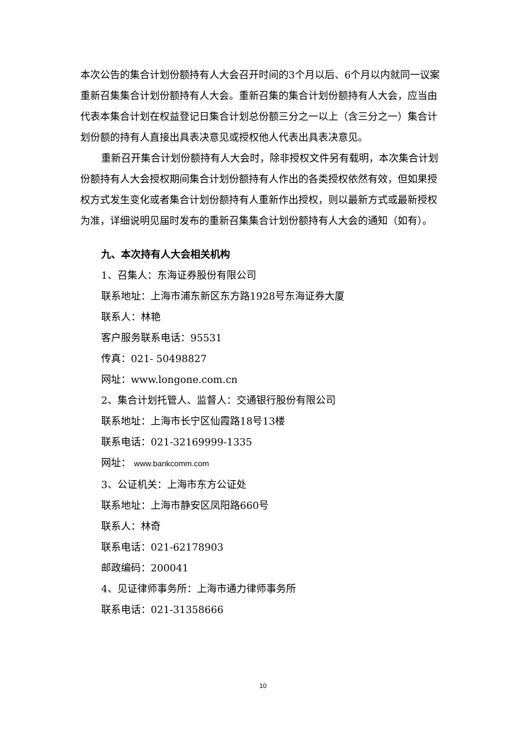本次公告的集合计划份额持有人大会召开时间的3个月以后、6个月以内就同一议案重新召集集合计划份额持有人大会。重新召集的集合计划份额持有人大会，应当由代表本集合计划在权益登记日集合计划总份额三分之一以上（含三分之一）集合计划份额的持有人直接出具表决意见或授权他人代表出具表决意见。
重新召开集合计划份额持有人大会时，除非授权文件另有载明，本次集合计划份额持有人大会授权期间集合计划份额持有人作出的各类授权依然有效，但如果授权方式发生变化或者集合计划份额持有人重新作出授权，则以最新方式或最新授权为准，详细说明见届时发布的重新召集集合计划份额持有人大会的通知（如有）。
九、本次持有人大会相关机构
1、召集人：东海证券股份有限公司
联系地址：上海市浦东新区东方路1928号东海证券大厦
联系人：林艳
客户服务联系电话：95531
传真：021- 50498827
网址：www.longone.com.cn
2、集合计划托管人、监督人：交通银行股份有限公司
联系地址：上海市长宁区仙霞路18号13楼
联系电话：021-32169999-1335
网址： www.bankcomm.com
3、公证机关：上海市东方公证处
联系地址：上海市静安区凤阳路660号
联系人：林奇
联系电话：021-62178903
邮政编码：200041
4、见证律师事务所：上海市通力律师事务所
联系电话：021-31358666
10